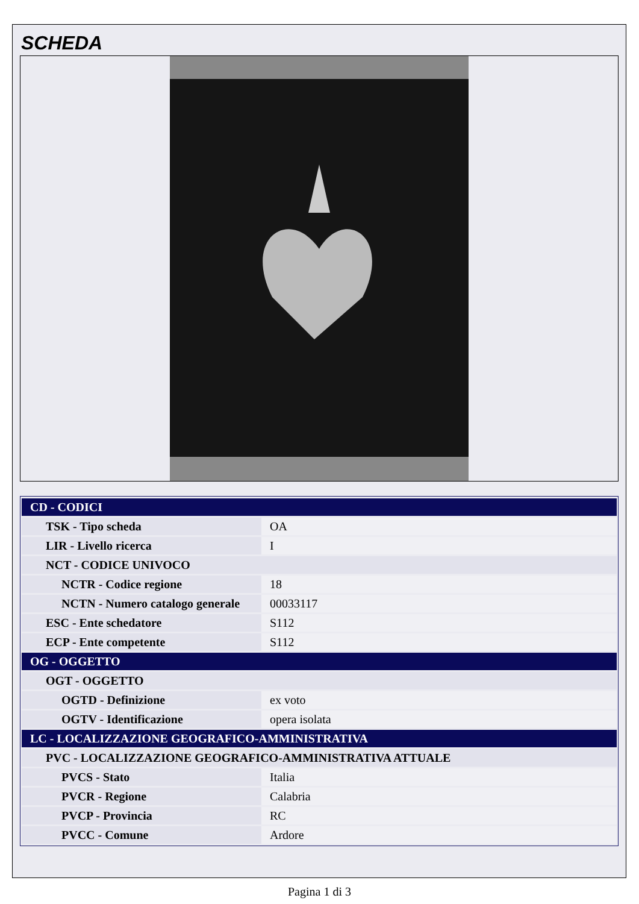SCHEDA
| CD - CODICI | |
| TSK - Tipo scheda | OA |
| LIR - Livello ricerca | I |
| NCT - CODICE UNIVOCO | |
| NCTR - Codice regione | 18 |
| NCTN - Numero catalogo generale | 00033117 |
| ESC - Ente schedatore | S112 |
| ECP - Ente competente | S112 |
| OG - OGGETTO | |
| OGT - OGGETTO | |
| OGTD - Definizione | ex voto |
| OGTV - Identificazione | opera isolata |
| LC - LOCALIZZAZIONE GEOGRAFICO-AMMINISTRATIVA | |
| PVC - LOCALIZZAZIONE GEOGRAFICO-AMMINISTRATIVA ATTUALE | |
| PVCS - Stato | Italia |
| PVCR - Regione | Calabria |
| PVCP - Provincia | RC |
| PVCC - Comune | Ardore |
Pagina 1 di 3